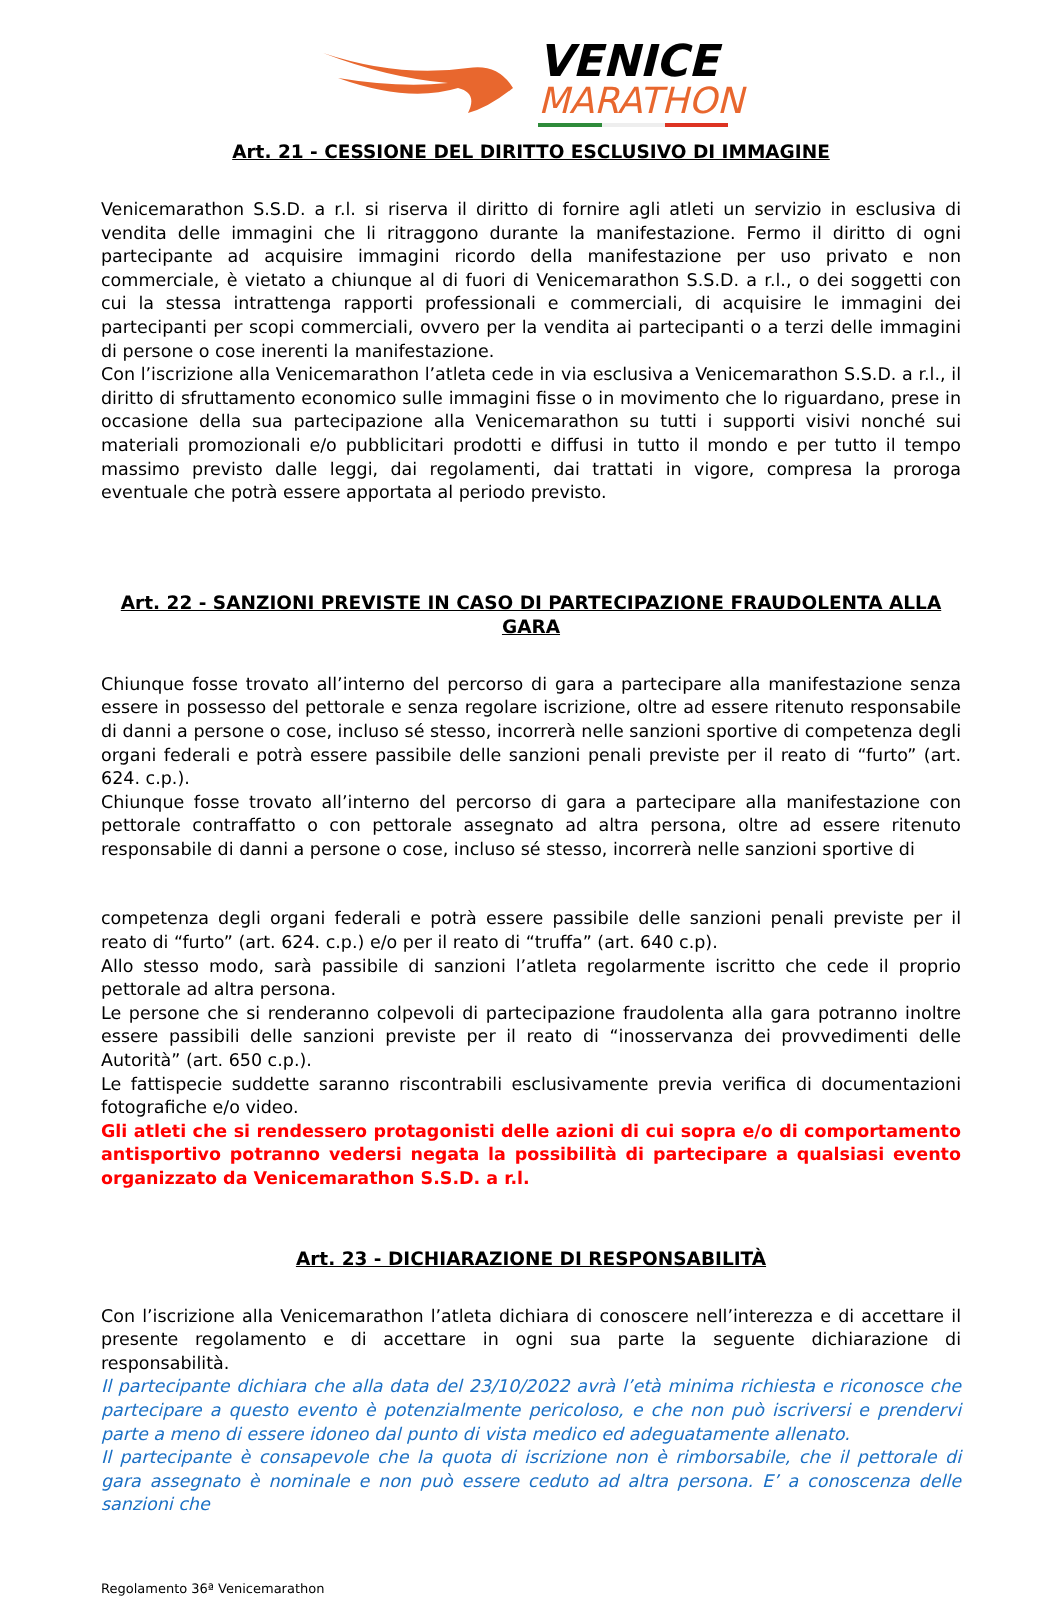VENICE
MARATHON
Art. 21 - CESSIONE DEL DIRITTO ESCLUSIVO DI IMMAGINE
Venicemarathon S.S.D. a r.l. si riserva il diritto di fornire agli atleti un servizio in esclusiva di vendita delle immagini che li ritraggono durante la manifestazione. Fermo il diritto di ogni partecipante ad acquisire immagini ricordo della manifestazione per uso privato e non commerciale, è vietato a chiunque al di fuori di Venicemarathon S.S.D. a r.l., o dei soggetti con cui la stessa intrattenga rapporti professionali e commerciali, di acquisire le immagini dei partecipanti per scopi commerciali, ovvero per la vendita ai partecipanti o a terzi delle immagini di persone o cose inerenti la manifestazione.
Con l’iscrizione alla Venicemarathon l’atleta cede in via esclusiva a Venicemarathon S.S.D. a r.l., il diritto di sfruttamento economico sulle immagini fisse o in movimento che lo riguardano, prese in occasione della sua partecipazione alla Venicemarathon su tutti i supporti visivi nonché sui materiali promozionali e/o pubblicitari prodotti e diffusi in tutto il mondo e per tutto il tempo massimo previsto dalle leggi, dai regolamenti, dai trattati in vigore, compresa la proroga eventuale che potrà essere apportata al periodo previsto.
Art. 22 - SANZIONI PREVISTE IN CASO DI PARTECIPAZIONE FRAUDOLENTA ALLA GARA
Chiunque fosse trovato all’interno del percorso di gara a partecipare alla manifestazione senza essere in possesso del pettorale e senza regolare iscrizione, oltre ad essere ritenuto responsabile di danni a persone o cose, incluso sé stesso, incorrerà nelle sanzioni sportive di competenza degli organi federali e potrà essere passibile delle sanzioni penali previste per il reato di “furto” (art. 624. c.p.).
Chiunque fosse trovato all’interno del percorso di gara a partecipare alla manifestazione con pettorale contraffatto o con pettorale assegnato ad altra persona, oltre ad essere ritenuto responsabile di danni a persone o cose, incluso sé stesso, incorrerà nelle sanzioni sportive di
competenza degli organi federali e potrà essere passibile delle sanzioni penali previste per il reato di “furto” (art. 624. c.p.) e/o per il reato di “truffa” (art. 640 c.p).
Allo stesso modo, sarà passibile di sanzioni l’atleta regolarmente iscritto che cede il proprio pettorale ad altra persona.
Le persone che si renderanno colpevoli di partecipazione fraudolenta alla gara potranno inoltre essere passibili delle sanzioni previste per il reato di “inosservanza dei provvedimenti delle Autorità” (art. 650 c.p.).
Le fattispecie suddette saranno riscontrabili esclusivamente previa verifica di documentazioni fotografiche e/o video.
Gli atleti che si rendessero protagonisti delle azioni di cui sopra e/o di comportamento antisportivo potranno vedersi negata la possibilità di partecipare a qualsiasi evento organizzato da Venicemarathon S.S.D. a r.l.
Art. 23 - DICHIARAZIONE DI RESPONSABILITÀ
Con l’iscrizione alla Venicemarathon l’atleta dichiara di conoscere nell’interezza e di accettare il presente regolamento e di accettare in ogni sua parte la seguente dichiarazione di responsabilità.
Il partecipante dichiara che alla data del 23/10/2022 avrà l’età minima richiesta e riconosce che partecipare a questo evento è potenzialmente pericoloso, e che non può iscriversi e prendervi parte a meno di essere idoneo dal punto di vista medico ed adeguatamente allenato.
Il partecipante è consapevole che la quota di iscrizione non è rimborsabile, che il pettorale di gara assegnato è nominale e non può essere ceduto ad altra persona. E’ a conoscenza delle sanzioni che
Regolamento 36ª Venicemarathon